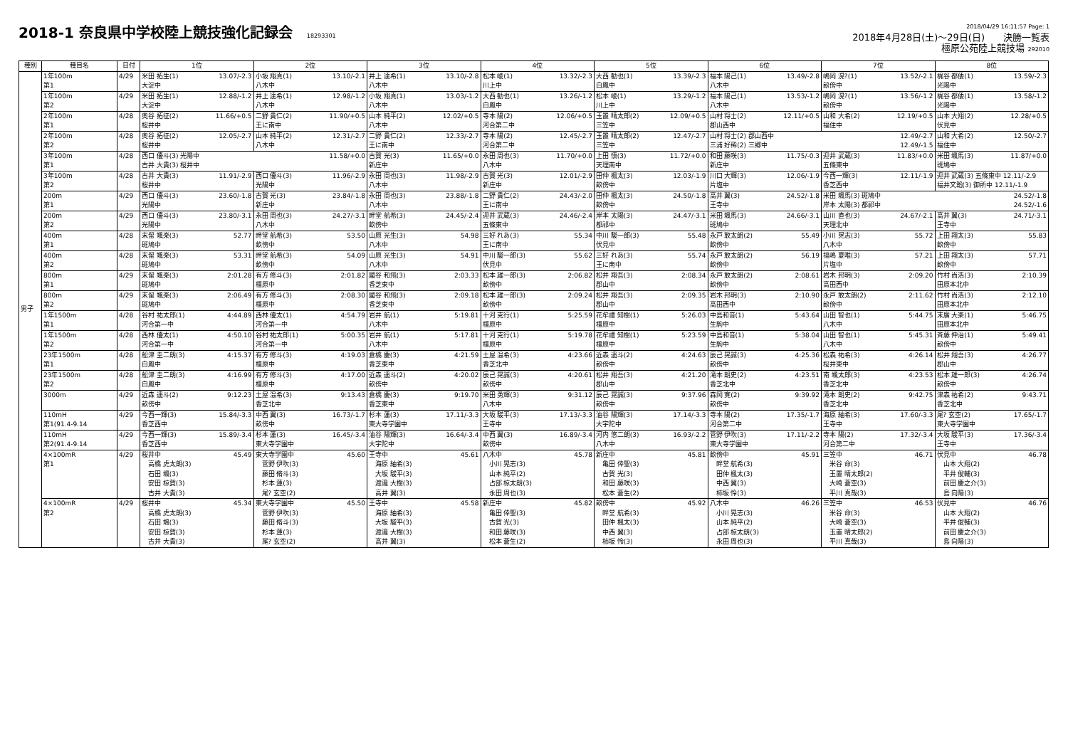2018-1 奈良県中学校陸上競技強化記録会 18293301
2018/04/29 16:11:57 Page: 1
2018年4月28日(土)～29日(日)　　決勝一覧表
橿原公苑陸上競技場 292010
| 種別 | 種目名 | 日付 | 1位 | 2位 | 3位 | 4位 | 5位 | 6位 | 7位 | 8位 |
| --- | --- | --- | --- | --- | --- | --- | --- | --- | --- | --- |
| 男子 | 1年100m 第1 | 4/29 | 米田 拓生(1) 13.07/-2.3 大淀中 | 小坂 翔真(1) 13.10/-2.1 八木中 | 井上 達希(1) 13.10/-2.8 八木中 | 松本 崚(1) 13.32/-2.3 川上中 | 大西 勧也(1) 13.39/-2.3 白鳳中 | 福本 陽己(1) 13.49/-2.8 八木中 | 嶋岡 滉?(1) 13.52/-2.1 畝傍中 | 梶谷 都倭(1) 13.59/-2.3 光陽中 |
| | 1年100m 第2 | 4/29 | 米田 拓生(1) 12.88/-1.2 大淀中 | 井上 達希(1) 12.98/-1.2 八木中 | 小坂 翔真(1) 13.03/-1.2 八木中 | 大西 勧也(1) 13.26/-1.2 白鳳中 | 松本 崚(1) 13.29/-1.2 川上中 | 福本 陽己(1) 13.53/-1.2 八木中 | 嶋岡 滉?(1) 13.56/-1.2 畝傍中 | 梶谷 都倭(1) 13.58/-1.2 光陽中 |
| | 2年100m 第1 | 4/28 | 奥谷 拓征(2) 11.66/+0.5 桜井中 | 二野 貴仁(2) 11.90/+0.5 王に南中 | 山本 純平(2) 12.02/+0.5 八木中 | 寺本 陽(2) 12.06/+0.5 河合第二中 | 玉置 晴太郎(2) 12.09/+0.5 三笠中 | 山村 将士(2) 12.11/+0.5 郡山西中 | 山和 大希(2) 12.19/+0.5 福住中 | 山本 大翔(2) 12.28/+0.5 伏見中 |
| | 2年100m 第2 | 4/28 | 奥谷 拓征(2) 12.05/-2.7 桜井中 | 山本 純平(2) 12.31/-2.7 八木中 | 二野 貴仁(2) 12.33/-2.7 王に南中 | 寺本 陽(2) 12.45/-2.7 河合第二中 | 玉置 晴太郎(2) 12.47/-2.7 三笠中 | 山村 将士(2) 郡山西中 12.49/-2.7 三浦 好稀(2) 三郷中 12.49/-1.5 | | 山和 大希(2) 12.50/-2.7 福住中 |
| | 3年100m 第1 | 4/28 | 西口 優斗(3) 光陽中 11.58/+0.0 古井 大貴(3) 桜井中 | | 古賀 光(3) 11.65/+0.0 新庄中 | 永田 周也(3) 11.70/+0.0 八木中 | 上田 慎(3) 11.72/+0.0 天理南中 | 和田 藤咲(3) 11.75/-0.3 新庄中 | 迎井 武蔵(3) 11.83/+0.0 五條東中 | 米田 颯馬(3) 11.87/+0.0 斑鳩中 |
| | 3年100m 第2 | 4/28 | 古井 大貴(3) 11.91/-2.9 桜井中 | 西口 優斗(3) 11.96/-2.9 光陽中 | 永田 周也(3) 11.98/-2.9 八木中 | 古賀 光(3) 12.01/-2.9 新庄中 | 田仲 楓太(3) 12.03/-1.9 畝傍中 | 川口 大輝(3) 12.06/-1.9 片塩中 | 今西一輝(3) 12.11/-1.9 香芝西中 | 迎井 武蔵(3) 五條東中 12.11/-2.9 福井文韜(3) 御所中 12.11/-1.9 |
| | 200m 第1 | 4/29 | 西口 優斗(3) 23.60/-1.8 光陽中 | 古賀 光(3) 23.84/-1.8 新庄中 | 永田 周也(3) 23.88/-1.8 八木中 | 二野 貴仁(2) 24.43/-2.0 王に南中 | 田仲 楓太(3) 24.50/-1.8 畝傍中 | 高井 翼(3) 24.52/-1.8 王寺中 | 米田 颯馬(3) 斑鳩中 24.52/-1.8 岸本 太陽(3) 都祁中 24.52/-1.6 | |
| | 200m 第2 | 4/29 | 西口 優斗(3) 23.80/-3.1 光陽中 | 永田 周也(3) 24.27/-3.1 八木中 | 畔堂 航希(3) 24.45/-2.4 畝傍中 | 迎井 武蔵(3) 24.46/-2.4 五條東中 | 岸本 太陽(3) 24.47/-3.1 都祁中 | 米田 颯馬(3) 24.66/-3.1 斑鳩中 | 山川 直也(3) 24.67/-2.1 天理北中 | 高井 翼(3) 24.71/-3.1 王寺中 |
| | 400m 第1 | 4/28 | 末留 颯楽(3) 52.77 斑鳩中 | 畔堂 航希(3) 53.50 畝傍中 | 山原 光生(3) 54.98 八木中 | 三好 れあ(3) 55.34 王に南中 | 中川 駿一郎(3) 55.48 伏見中 | 永戸 敢太朗(2) 55.49 畝傍中 | 小川 晃志(3) 55.72 八木中 | 上田 翔太(3) 55.83 畝傍中 |
| | 400m 第2 | 4/28 | 末留 颯楽(3) 53.31 斑鳩中 | 畔堂 航希(3) 54.09 畝傍中 | 山原 光生(3) 54.91 八木中 | 中川 駿一郎(3) 55.62 伏見中 | 三好 れあ(3) 55.74 王に南中 | 永戸 敢太朗(2) 56.19 畝傍中 | 福嶋 夏唯(3) 57.21 片塩中 | 上田 翔太(3) 57.71 畝傍中 |
| | 800m 第1 | 4/29 | 末留 颯楽(3) 2:01.28 斑鳩中 | 有方 修斗(3) 2:01.82 橿原中 | 國谷 和飛(3) 2:03.33 香芝東中 | 松本 雄一郎(3) 2:06.82 畝傍中 | 松井 翔吾(3) 2:08.34 郡山中 | 永戸 敢太朗(2) 2:08.61 畝傍中 | 岩木 邦明(3) 2:09.20 高田西中 | 竹村 尚浩(3) 2:10.39 田原本北中 |
| | 800m 第2 | 4/29 | 末留 颯楽(3) 2:06.49 斑鳩中 | 有方 修斗(3) 2:08.30 橿原中 | 國谷 和飛(3) 2:09.18 香芝東中 | 松本 雄一郎(3) 2:09.24 畝傍中 | 松井 翔吾(3) 2:09.35 郡山中 | 岩木 邦明(3) 2:10.90 高田西中 | 永戸 敢太朗(2) 2:11.62 畝傍中 | 竹村 尚浩(3) 2:12.10 田原本北中 |
| | 1年1500m 第1 | 4/28 | 谷村 祐太郎(1) 4:44.89 河合第一中 | 西林 優太(1) 4:54.79 河合第一中 | 岩井 航(1) 5:19.81 八木中 | 十河 克行(1) 5:25.59 橿原中 | 花牟禮 知樹(1) 5:26.03 橿原中 | 中島和音(1) 5:43.64 生駒中 | 山田 智也(1) 5:44.75 八木中 | 末廣 大楽(1) 5:46.75 田原本北中 |
| | 1年1500m 第2 | 4/28 | 西林 優太(1) 4:50.10 河合第一中 | 谷村 祐太郎(1) 5:00.35 河合第一中 | 岩井 航(1) 5:17.81 八木中 | 十河 克行(1) 5:19.78 橿原中 | 花牟禮 知樹(1) 5:23.59 橿原中 | 中島和音(1) 5:38.04 生駒中 | 山田 智也(1) 5:45.31 八木中 | 斉藤 伸治(1) 5:49.41 畝傍中 |
| | 23年1500m 第1 | 4/28 | 舩津 圭二朗(3) 4:15.37 白鳳中 | 有方 修斗(3) 4:19.03 橿原中 | 倉橋 慶(3) 4:21.59 香芝東中 | 土屋 温希(3) 4:23.66 香芝北中 | 近森 遥斗(2) 4:24.63 畝傍中 | 辰己 晃誠(3) 4:25.36 畝傍中 | 松森 祐希(3) 4:26.14 桜井東中 | 松井 翔吾(3) 4:26.77 郡山中 |
| | 23年1500m 第2 | 4/28 | 舩津 圭二朗(3) 4:16.99 白鳳中 | 有方 修斗(3) 4:17.00 橿原中 | 近森 遥斗(2) 4:20.02 畝傍中 | 辰己 晃誠(3) 4:20.61 畝傍中 | 松井 翔吾(3) 4:21.20 郡山中 | 滝本 朗史(2) 4:23.51 香芝北中 | 南 颯太郎(3) 4:23.53 香芝北中 | 松本 雄一郎(3) 4:26.74 畝傍中 |
| | 3000m | 4/29 | 近森 遥斗(2) 9:12.23 畝傍中 | 土屋 温希(3) 9:13.43 香芝北中 | 倉橋 慶(3) 9:19.70 香芝東中 | 米田 勇輝(3) 9:31.12 八木中 | 辰己 晃誠(3) 9:37.96 畝傍中 | 森岡 寛(2) 9:39.92 畝傍中 | 滝本 朗史(2) 9:42.75 香芝北中 | 津森 祐希(2) 9:43.71 香芝北中 |
| | 110mH 第1(91.4-9.14 | 4/29 | 今西一輝(3) 15.84/-3.3 香芝西中 | 中西 翼(3) 16.73/-1.7 畝傍中 | 杉本 蓮(3) 17.11/-3.3 東大寺学園中 | 大坂 駿平(3) 17.13/-3.3 王寺中 | 油谷 陽輝(3) 17.14/-3.3 大宇陀中 | 寺本 陽(2) 17.35/-1.7 河合第二中 | 海原 紬希(3) 17.60/-3.3 王寺中 | 尾? 玄空(2) 17.65/-1.7 東大寺学園中 |
| | 110mH 第2(91.4-9.14 | 4/29 | 今西一輝(3) 15.89/-3.4 香芝西中 | 杉本 蓮(3) 16.45/-3.4 東大寺学園中 | 油谷 陽輝(3) 16.64/-3.4 大宇陀中 | 中西 翼(3) 16.89/-3.4 畝傍中 | 河内 悠二朗(3) 16.93/-2.2 八木中 | 菅野 伊吹(3) 17.11/-2.2 東大寺学園中 | 寺本 陽(2) 17.32/-3.4 河合第二中 | 大坂 駿平(3) 17.36/-3.4 王寺中 |
| | 4×100mR 第1 | 4/29 | 桜井中 45.49 高橋 虎太朗(3) 石田 颯(3) 安田 椋賀(3) 古井 大貴(3) | 東大寺学園中 45.60 菅野 伊吹(3) 藤田 脩斗(3) 杉本 蓮(3) 尾? 玄空(2) | 王寺中 45.61 海原 紬希(3) 大坂 駿平(3) 渡邉 大樹(3) 高井 翼(3) | 八木中 45.78 小川 晃志(3) 山本 純平(2) 占部 椋太朗(3) 永田 周也(3) | 新庄中 45.81 亀田 倖聖(3) 古賀 光(3) 和田 藤咲(3) 松本 蒼生(2) | 畝傍中 45.91 畔堂 航希(3) 田仲 楓太(3) 中西 翼(3) 柿坂 怜(3) | 三笠中 46.71 米谷 命(3) 玉置 晴太郎(2) 大崎 蒼空(3) 平川 真哉(3) | 伏見中 46.78 山本 大翔(2) 平井 俊輔(3) 前田 慶之介(3) 島 向陽(3) |
| | 4×100mR 第2 | 4/29 | 桜井中 45.34 高橋 虎太朗(3) 石田 颯(3) 安田 椋賀(3) 古井 大貴(3) | 東大寺学園中 45.50 菅野 伊吹(3) 藤田 脩斗(3) 杉本 蓮(3) 尾? 玄空(2) | 王寺中 45.58 海原 紬希(3) 大坂 駿平(3) 渡邉 大樹(3) 高井 翼(3) | 新庄中 45.82 亀田 倖聖(3) 古賀 光(3) 和田 藤咲(3) 松本 蒼生(2) | 畝傍中 45.92 畔堂 航希(3) 田仲 楓太(3) 中西 翼(3) 柿坂 怜(3) | 八木中 46.26 小川 晃志(3) 山本 純平(2) 占部 椋太朗(3) 永田 周也(3) | 三笠中 46.53 米谷 命(3) 大崎 蒼空(3) 玉置 晴太郎(2) 平川 真哉(3) | 伏見中 46.76 山本 大翔(2) 平井 俊輔(3) 前田 慶之介(3) 島 向陽(3) |